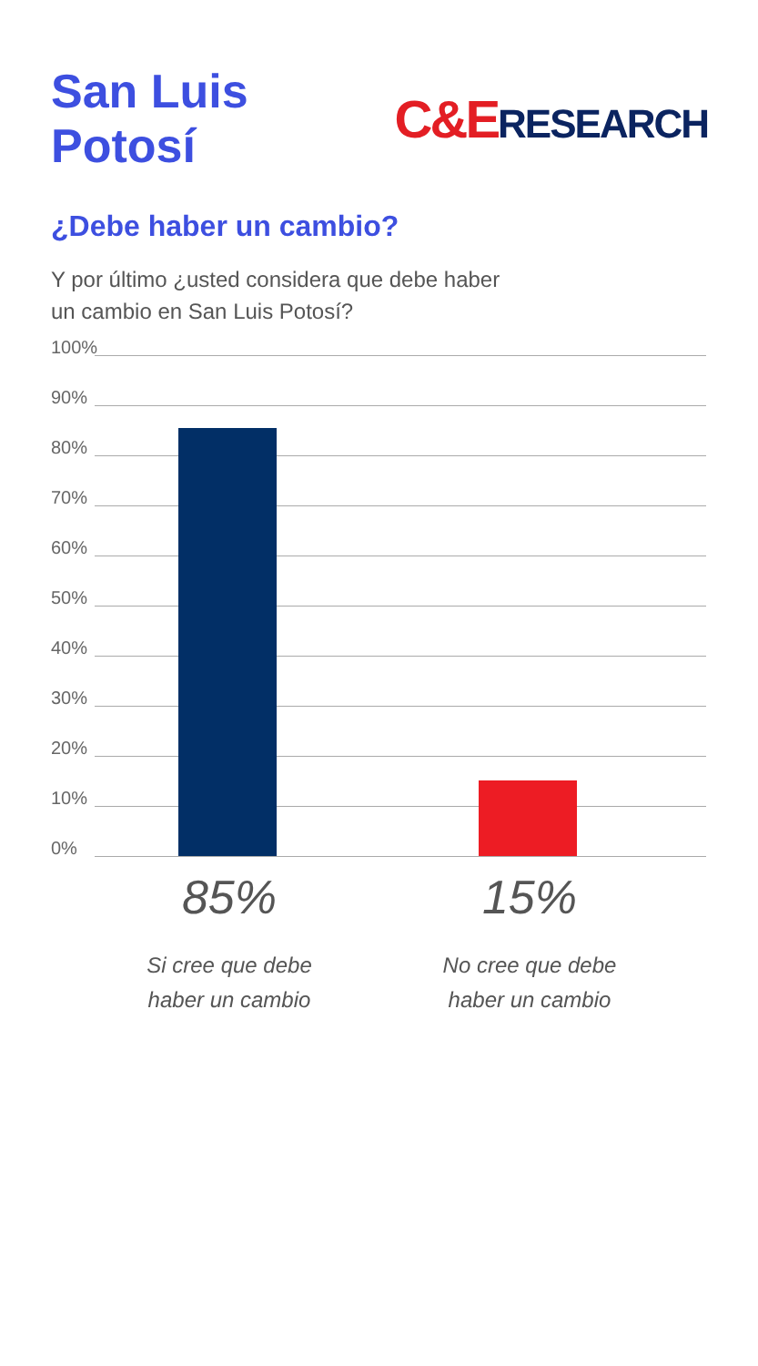San Luis Potosí C&ERESEARCH
¿Debe haber un cambio?
Y por último ¿usted considera que debe haber un cambio en San Luis Potosí?
100%
90%
80%
70%
60%
50%
40%
30%
20%
10%
0%
85%
Si cree que debe
haber un cambio
15%
No cree que debe
haber un cambio